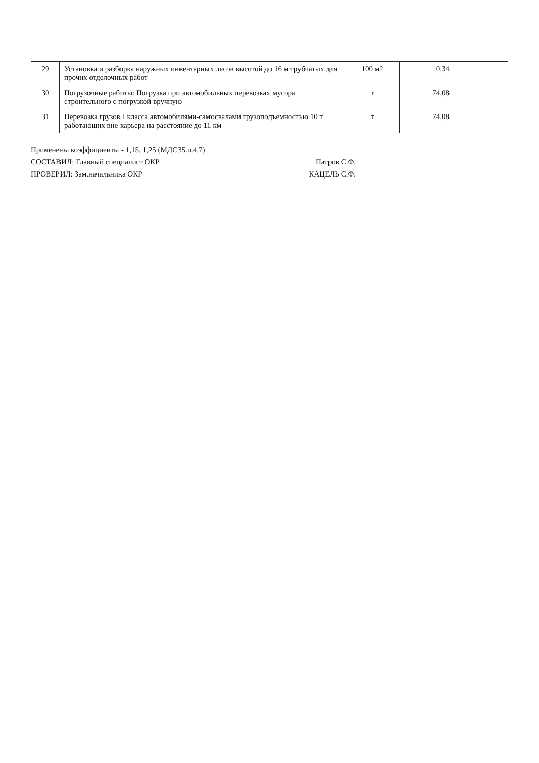| 29 | Установка и разборка наружных инвентарных лесов высотой до 16 м трубчатых для прочих отделочных работ | 100 м2 | 0,34 | |
| 30 | Погрузочные работы: Погрузка при автомобильных перевозках мусора строительного с погрузкой вручную | т | 74,08 | |
| 31 | Перевозка грузов I класса автомобилями-самосвалами грузоподъемностью 10 т работающих вне карьера на расстояние до 11 км | т | 74,08 | |
Применены коэффициенты - 1,15, 1,25 (МДС35.п.4.7)
СОСТАВИЛ: Главный специалист ОКР Патров С.Ф.
ПРОВЕРИЛ: Зам.начальника ОКР КАЦЕЛЬ С.Ф.